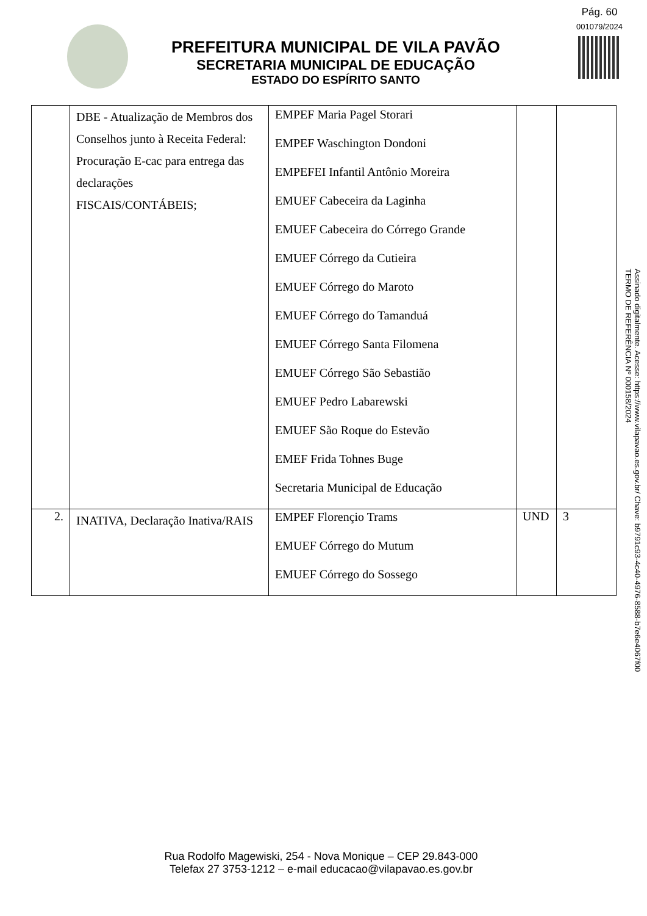Pág. 60
001079/2024
PREFEITURA MUNICIPAL DE VILA PAVÃO
SECRETARIA MUNICIPAL DE EDUCAÇÃO
ESTADO DO ESPÍRITO SANTO
| | DBE - Atualização de Membros dos Conselhos junto à Receita Federal: Procuração E-cac para entrega das declarações FISCAIS/CONTÁBEIS; | EMPEF Maria Pagel Storari EMPEF Waschington Dondoni EMPEFEI Infantil Antônio Moreira EMUEF Cabeceira da Laginha EMUEF Cabeceira do Córrego Grande EMUEF Córrego da Cutieira EMUEF Córrego do Maroto EMUEF Córrego do Tamanduá EMUEF Córrego Santa Filomena EMUEF Córrego São Sebastião EMUEF Pedro Labarewski EMUEF São Roque do Estevão EMEF Frida Tohnes Buge Secretaria Municipal de Educação | | |
| 2. | INATIVA, Declaração Inativa/RAIS | EMPEF Florençio Trams EMUEF Córrego do Mutum EMUEF Córrego do Sossego | UND | 3 |
Assinado digitalmente. Acesse: https://www.vilapavao.es.gov.br/ Chave: b9791c93-4c40-4976-8588-b7e6e4067f00
TERMO DE REFERÊNCIA Nº 000158/2024
Rua Rodolfo Magewiski, 254 - Nova Monique – CEP 29.843-000
Telefax 27 3753-1212 – e-mail educacao@vilapavao.es.gov.br